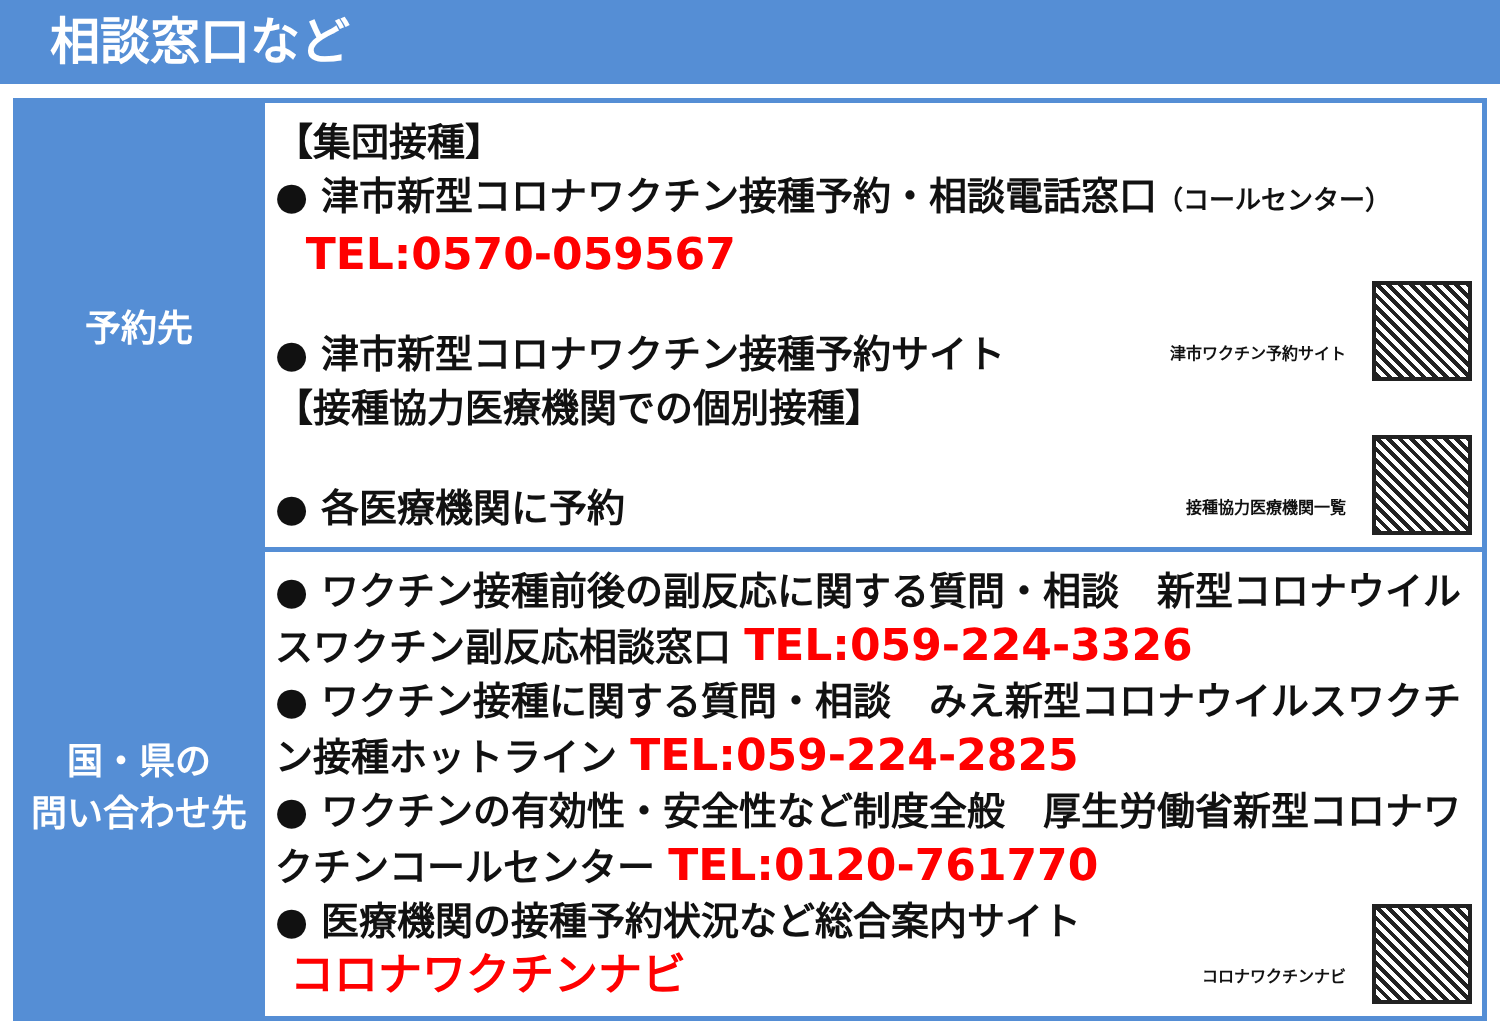相談窓口など
| 予約先 | 【集団接種】 ● 津市新型コロナワクチン接種予約・相談電話窓口 （コールセンター） TEL:0570-059567 ● 津市新型コロナワクチン接種予約サイト 津市ワクチン予約サイト 【接種協力医療機関での個別接種】 ● 各医療機関に予約 接種協力医療機関一覧 |
| 国・県の 問い合わせ先 | ● ワクチン接種前後の副反応に関する質問・相談 新型コロナウイルスワクチン副反応相談窓口 TEL:059-224-3326 ● ワクチン接種に関する質問・相談 みえ新型コロナウイルスワクチン接種ホットライン TEL:059-224-2825 ● ワクチンの有効性・安全性など制度全般 厚生労働省新型コロナワクチンコールセンター TEL:0120-761770 ● 医療機関の接種予約状況など総合案内サイト コロナワクチンナビ コロナワクチンナビ |